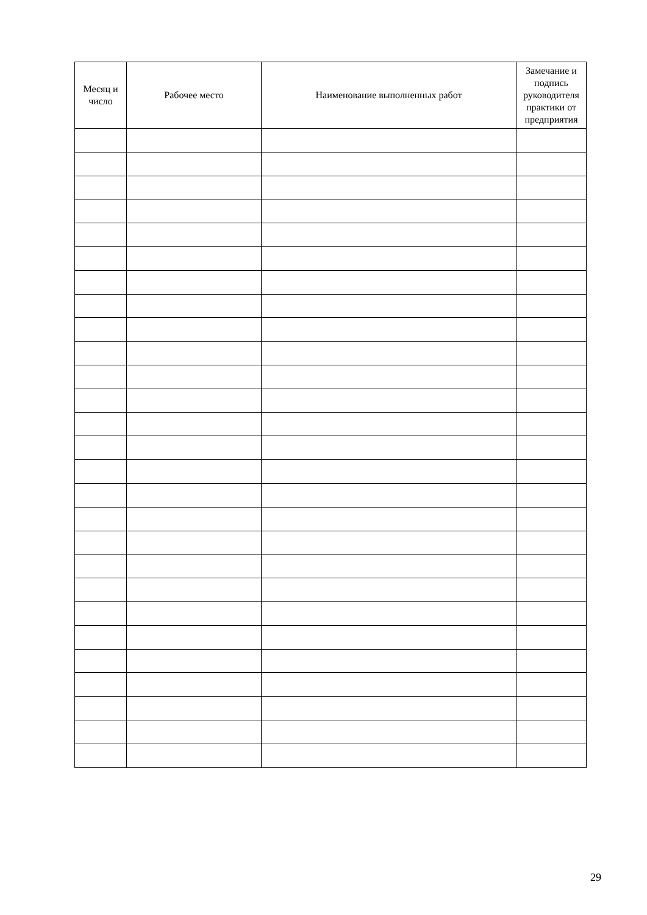| Месяц и число | Рабочее место | Наименование выполненных работ | Замечание и подпись руководителя практики от предприятия |
| --- | --- | --- | --- |
29